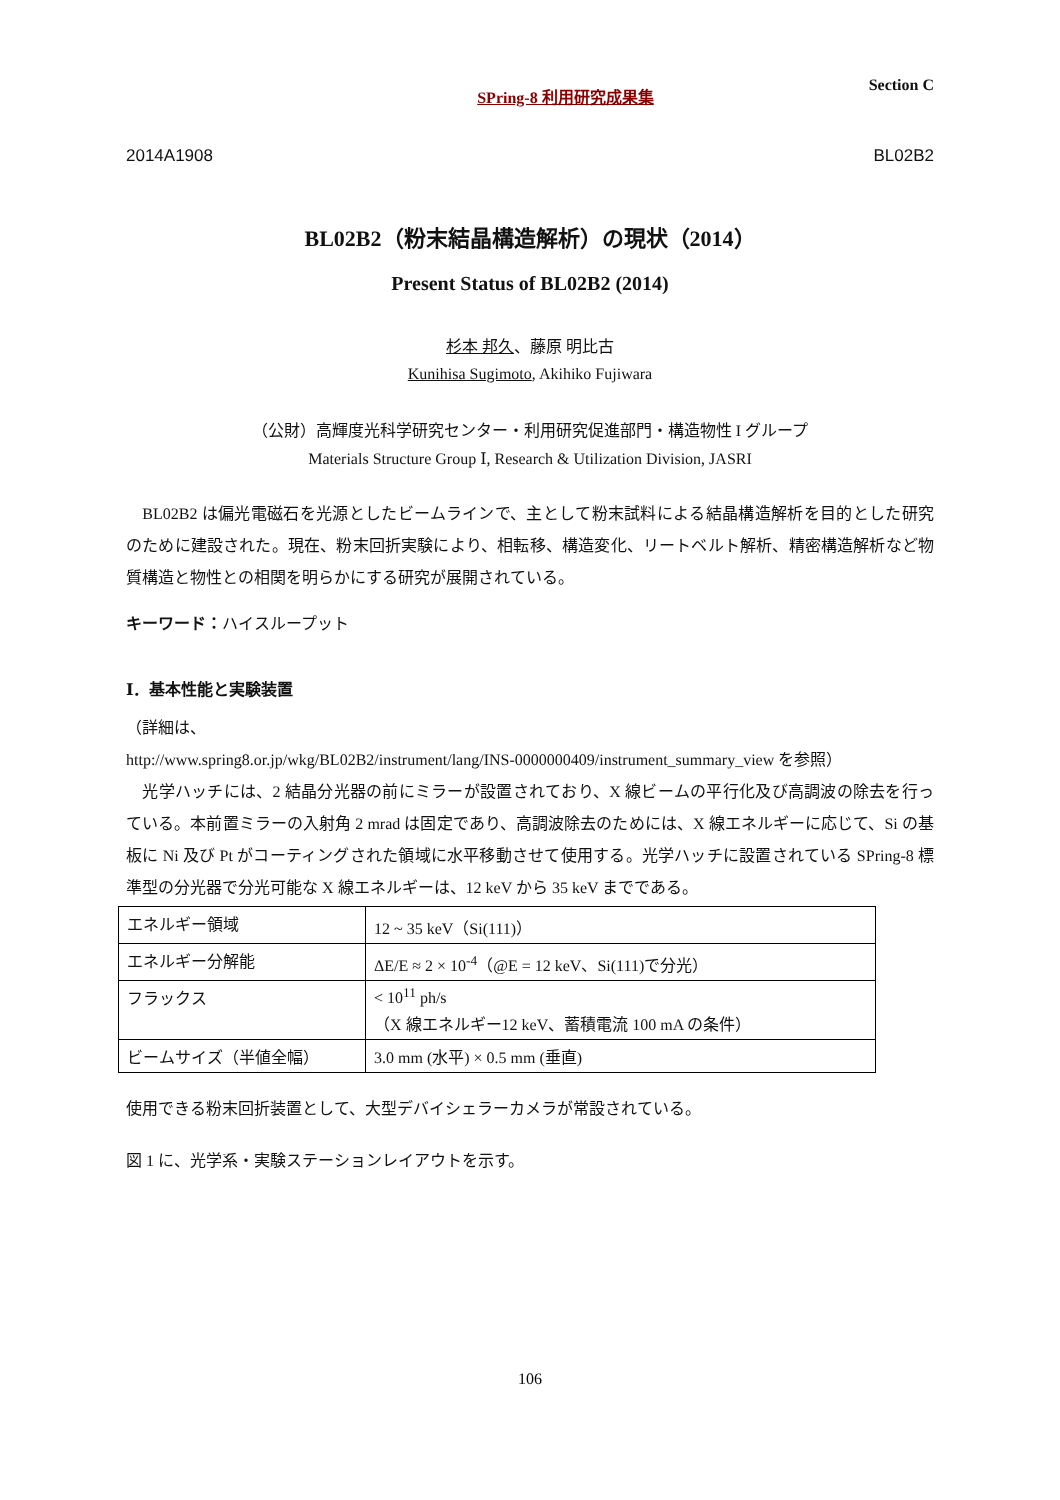SPring-8 利用研究成果集 Section C
2014A1908 BL02B2
BL02B2（粉末結晶構造解析）の現状（2014）
Present Status of BL02B2 (2014)
杉本 邦久、藤原 明比古
Kunihisa Sugimoto, Akihiko Fujiwara
（公財）高輝度光科学研究センター・利用研究促進部門・構造物性 I グループ
Materials Structure Group Ⅰ, Research & Utilization Division, JASRI
　BL02B2 は偏光電磁石を光源としたビームラインで、主として粉末試料による結晶構造解析を目的とした研究のために建設された。現在、粉末回折実験により、相転移、構造変化、リートベルト解析、精密構造解析など物質構造と物性との相関を明らかにする研究が展開されている。
キーワード：ハイスループット
Ⅰ．基本性能と実験装置
（詳細は、
http://www.spring8.or.jp/wkg/BL02B2/instrument/lang/INS-0000000409/instrument_summary_view を参照）
　光学ハッチには、2 結晶分光器の前にミラーが設置されており、X 線ビームの平行化及び高調波の除去を行っている。本前置ミラーの入射角 2 mrad は固定であり、高調波除去のためには、X 線エネルギーに応じて、Si の基板に Ni 及び Pt がコーティングされた領域に水平移動させて使用する。光学ハッチに設置されている SPring-8 標準型の分光器で分光可能な X 線エネルギーは、12 keV から 35 keV までである。
| エネルギー領域 | 12 ~ 35 keV（Si(111)） |
| エネルギー分解能 | ΔE/E ≈ 2 × 10<sup>-4</sup>（@E = 12 keV、Si(111)で分光） |
| フラックス | < 10<sup>11</sup> ph/s （X 線エネルギー12 keV、蓄積電流 100 mA の条件） |
| ビームサイズ（半値全幅） | 3.0 mm (水平) × 0.5 mm (垂直) |
使用できる粉末回折装置として、大型デバイシェラーカメラが常設されている。
図 1 に、光学系・実験ステーションレイアウトを示す。
106